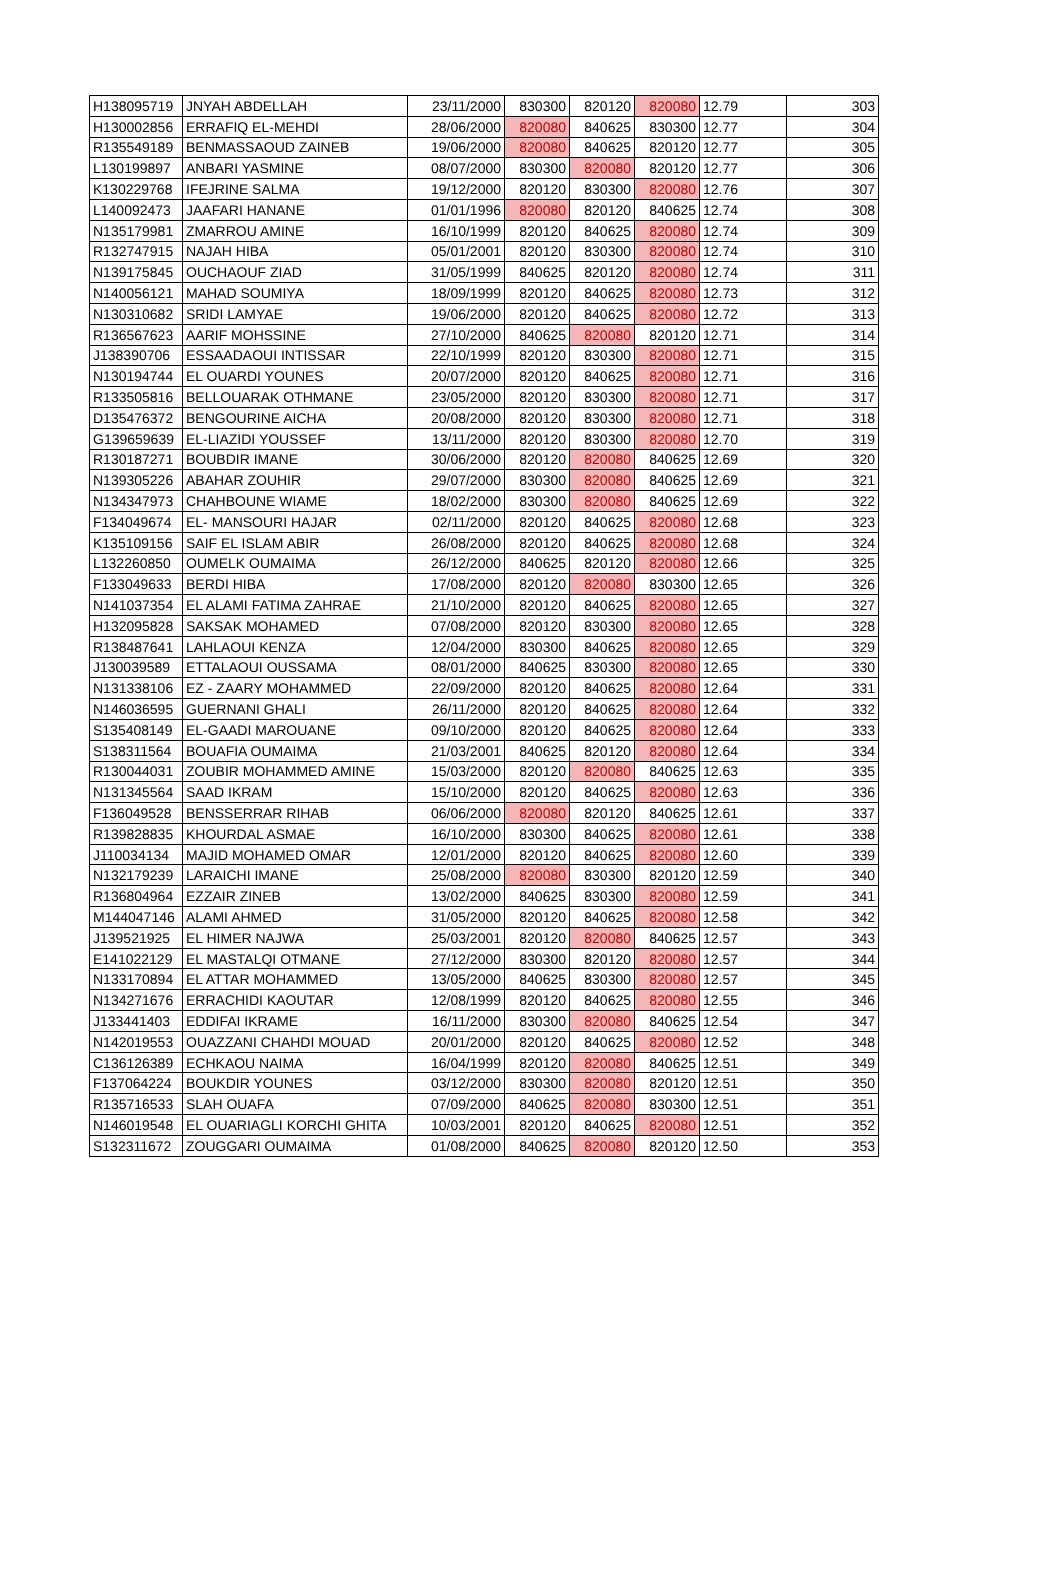| H138095719 | JNYAH ABDELLAH | 23/11/2000 | 830300 | 820120 | 820080 | 12.79 | 303 |
| H130002856 | ERRAFIQ EL-MEHDI | 28/06/2000 | 820080 | 840625 | 830300 | 12.77 | 304 |
| R135549189 | BENMASSAOUD ZAINEB | 19/06/2000 | 820080 | 840625 | 820120 | 12.77 | 305 |
| L130199897 | ANBARI YASMINE | 08/07/2000 | 830300 | 820080 | 820120 | 12.77 | 306 |
| K130229768 | IFEJRINE SALMA | 19/12/2000 | 820120 | 830300 | 820080 | 12.76 | 307 |
| L140092473 | JAAFARI HANANE | 01/01/1996 | 820080 | 820120 | 840625 | 12.74 | 308 |
| N135179981 | ZMARROU AMINE | 16/10/1999 | 820120 | 840625 | 820080 | 12.74 | 309 |
| R132747915 | NAJAH HIBA | 05/01/2001 | 820120 | 830300 | 820080 | 12.74 | 310 |
| N139175845 | OUCHAOUF ZIAD | 31/05/1999 | 840625 | 820120 | 820080 | 12.74 | 311 |
| N140056121 | MAHAD SOUMIYA | 18/09/1999 | 820120 | 840625 | 820080 | 12.73 | 312 |
| N130310682 | SRIDI LAMYAE | 19/06/2000 | 820120 | 840625 | 820080 | 12.72 | 313 |
| R136567623 | AARIF MOHSSINE | 27/10/2000 | 840625 | 820080 | 820120 | 12.71 | 314 |
| J138390706 | ESSAADAOUI INTISSAR | 22/10/1999 | 820120 | 830300 | 820080 | 12.71 | 315 |
| N130194744 | EL OUARDI YOUNES | 20/07/2000 | 820120 | 840625 | 820080 | 12.71 | 316 |
| R133505816 | BELLOUARAK OTHMANE | 23/05/2000 | 820120 | 830300 | 820080 | 12.71 | 317 |
| D135476372 | BENGOURINE AICHA | 20/08/2000 | 820120 | 830300 | 820080 | 12.71 | 318 |
| G139659639 | EL-LIAZIDI YOUSSEF | 13/11/2000 | 820120 | 830300 | 820080 | 12.70 | 319 |
| R130187271 | BOUBDIR IMANE | 30/06/2000 | 820120 | 820080 | 840625 | 12.69 | 320 |
| N139305226 | ABAHAR ZOUHIR | 29/07/2000 | 830300 | 820080 | 840625 | 12.69 | 321 |
| N134347973 | CHAHBOUNE WIAME | 18/02/2000 | 830300 | 820080 | 840625 | 12.69 | 322 |
| F134049674 | EL- MANSOURI HAJAR | 02/11/2000 | 820120 | 840625 | 820080 | 12.68 | 323 |
| K135109156 | SAIF EL ISLAM ABIR | 26/08/2000 | 820120 | 840625 | 820080 | 12.68 | 324 |
| L132260850 | OUMELK OUMAIMA | 26/12/2000 | 840625 | 820120 | 820080 | 12.66 | 325 |
| F133049633 | BERDI HIBA | 17/08/2000 | 820120 | 820080 | 830300 | 12.65 | 326 |
| N141037354 | EL ALAMI FATIMA ZAHRAE | 21/10/2000 | 820120 | 840625 | 820080 | 12.65 | 327 |
| H132095828 | SAKSAK MOHAMED | 07/08/2000 | 820120 | 830300 | 820080 | 12.65 | 328 |
| R138487641 | LAHLAOUI KENZA | 12/04/2000 | 830300 | 840625 | 820080 | 12.65 | 329 |
| J130039589 | ETTALAOUI OUSSAMA | 08/01/2000 | 840625 | 830300 | 820080 | 12.65 | 330 |
| N131338106 | EZ - ZAARY MOHAMMED | 22/09/2000 | 820120 | 840625 | 820080 | 12.64 | 331 |
| N146036595 | GUERNANI GHALI | 26/11/2000 | 820120 | 840625 | 820080 | 12.64 | 332 |
| S135408149 | EL-GAADI MAROUANE | 09/10/2000 | 820120 | 840625 | 820080 | 12.64 | 333 |
| S138311564 | BOUAFIA OUMAIMA | 21/03/2001 | 840625 | 820120 | 820080 | 12.64 | 334 |
| R130044031 | ZOUBIR MOHAMMED AMINE | 15/03/2000 | 820120 | 820080 | 840625 | 12.63 | 335 |
| N131345564 | SAAD IKRAM | 15/10/2000 | 820120 | 840625 | 820080 | 12.63 | 336 |
| F136049528 | BENSSERRAR RIHAB | 06/06/2000 | 820080 | 820120 | 840625 | 12.61 | 337 |
| R139828835 | KHOURDAL ASMAE | 16/10/2000 | 830300 | 840625 | 820080 | 12.61 | 338 |
| J110034134 | MAJID MOHAMED OMAR | 12/01/2000 | 820120 | 840625 | 820080 | 12.60 | 339 |
| N132179239 | LARAICHI IMANE | 25/08/2000 | 820080 | 830300 | 820120 | 12.59 | 340 |
| R136804964 | EZZAIR ZINEB | 13/02/2000 | 840625 | 830300 | 820080 | 12.59 | 341 |
| M144047146 | ALAMI AHMED | 31/05/2000 | 820120 | 840625 | 820080 | 12.58 | 342 |
| J139521925 | EL HIMER NAJWA | 25/03/2001 | 820120 | 820080 | 840625 | 12.57 | 343 |
| E141022129 | EL MASTALQI OTMANE | 27/12/2000 | 830300 | 820120 | 820080 | 12.57 | 344 |
| N133170894 | EL ATTAR MOHAMMED | 13/05/2000 | 840625 | 830300 | 820080 | 12.57 | 345 |
| N134271676 | ERRACHIDI KAOUTAR | 12/08/1999 | 820120 | 840625 | 820080 | 12.55 | 346 |
| J133441403 | EDDIFAI IKRAME | 16/11/2000 | 830300 | 820080 | 840625 | 12.54 | 347 |
| N142019553 | OUAZZANI CHAHDI MOUAD | 20/01/2000 | 820120 | 840625 | 820080 | 12.52 | 348 |
| C136126389 | ECHKAOU NAIMA | 16/04/1999 | 820120 | 820080 | 840625 | 12.51 | 349 |
| F137064224 | BOUKDIR YOUNES | 03/12/2000 | 830300 | 820080 | 820120 | 12.51 | 350 |
| R135716533 | SLAH OUAFA | 07/09/2000 | 840625 | 820080 | 830300 | 12.51 | 351 |
| N146019548 | EL OUARIAGLI KORCHI GHITA | 10/03/2001 | 820120 | 840625 | 820080 | 12.51 | 352 |
| S132311672 | ZOUGGARI OUMAIMA | 01/08/2000 | 840625 | 820080 | 820120 | 12.50 | 353 |